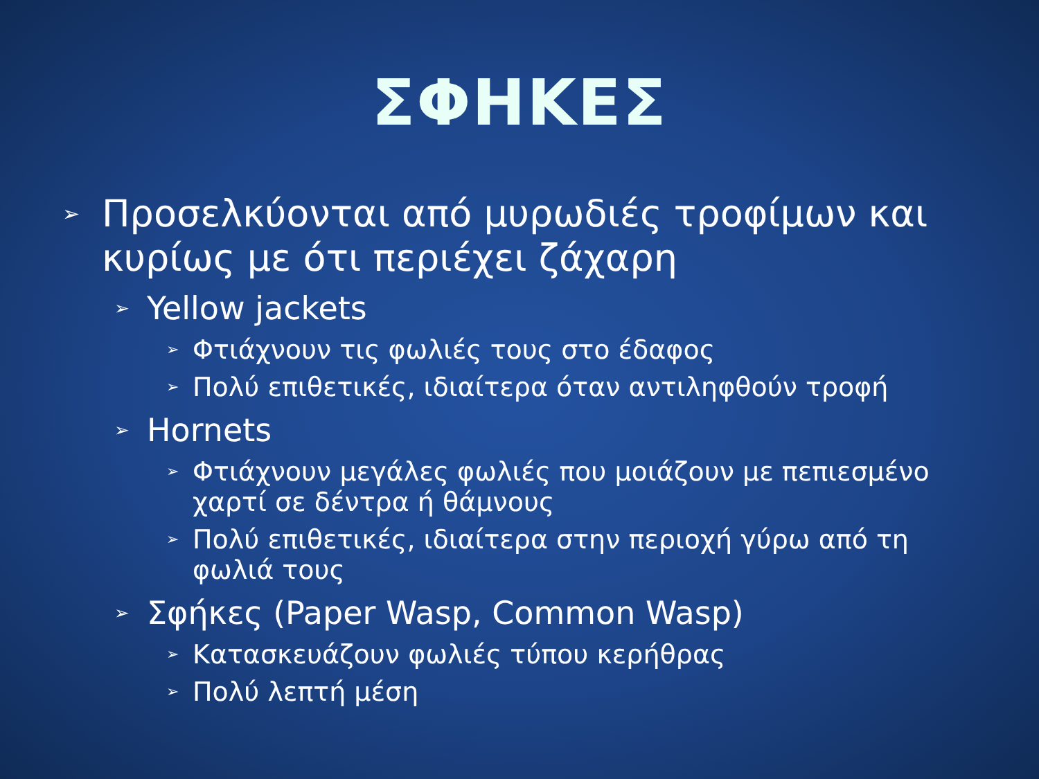ΣΦΗΚΕΣ
➢ Προσελκύονται από μυρωδιές τροφίμων και κυρίως με ότι περιέχει ζάχαρη
➢ Yellow jackets
➢ Φτιάχνουν τις φωλιές τους στο έδαφος
➢ Πολύ επιθετικές, ιδιαίτερα όταν αντιληφθούν τροφή
➢ Hornets
➢ Φτιάχνουν μεγάλες φωλιές που μοιάζουν με πεπιεσμένο χαρτί σε δέντρα ή θάμνους
➢ Πολύ επιθετικές, ιδιαίτερα στην περιοχή γύρω από τη φωλιά τους
➢ Σφήκες (Paper Wasp, Common Wasp)
➢ Κατασκευάζουν φωλιές τύπου κερήθρας
➢ Πολύ λεπτή μέση